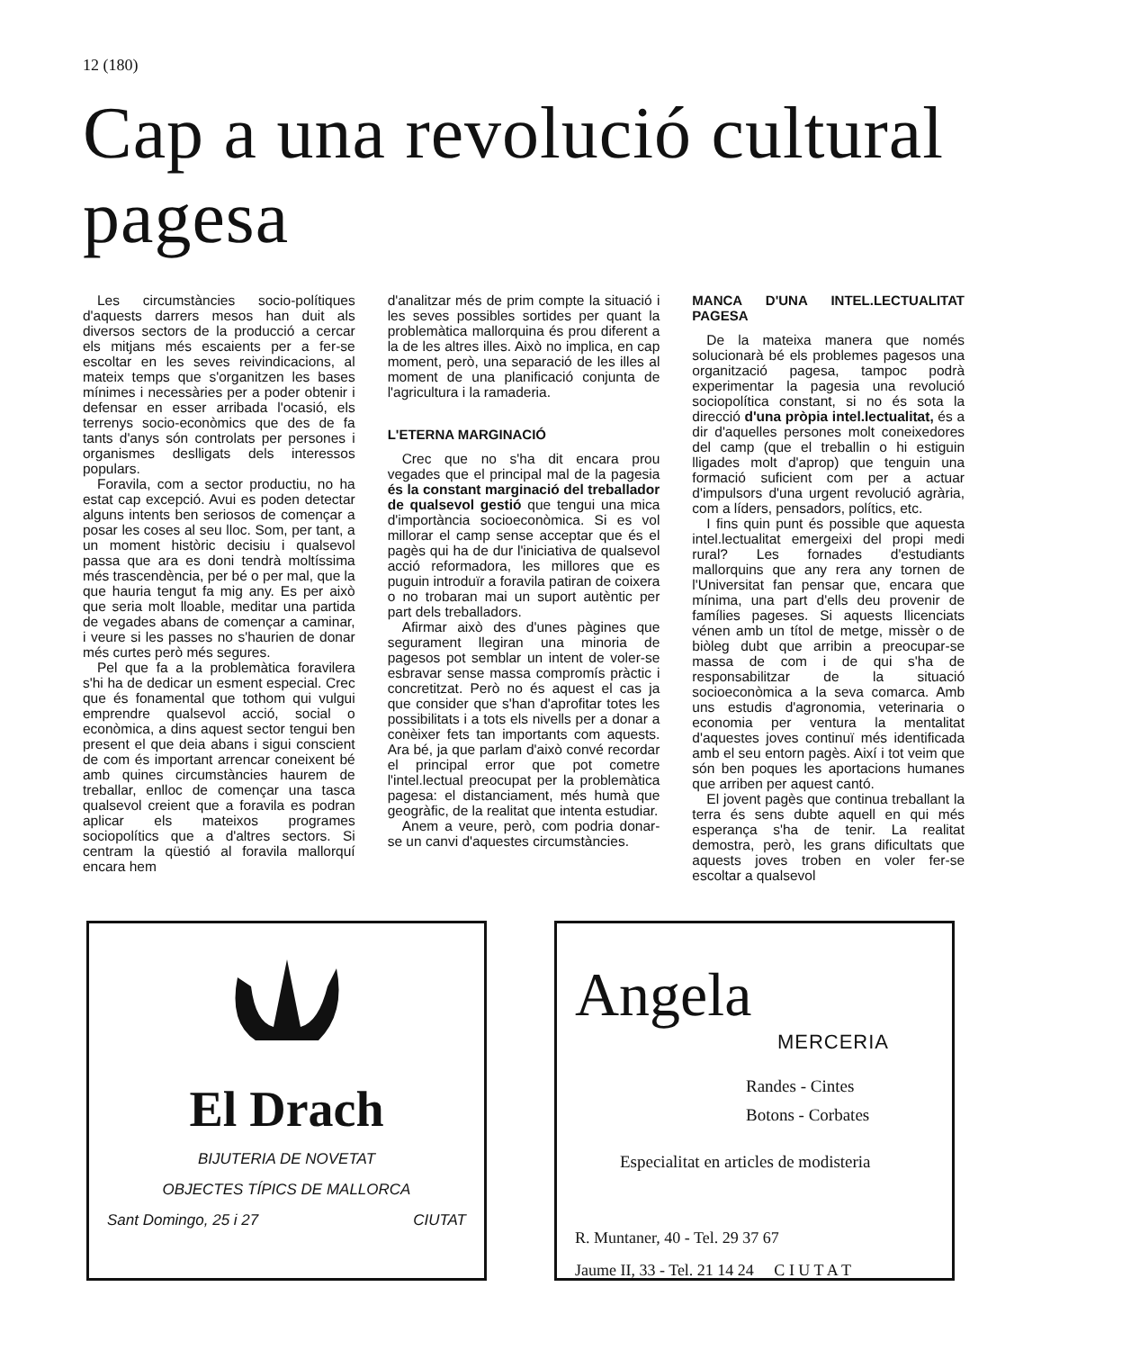12 (180)
Cap a una revolució cultural pagesa
Les circumstàncies socio-polítiques d'aquests darrers mesos han duit als diversos sectors de la producció a cercar els mitjans més escaients per a fer-se escoltar en les seves reivindicacions, al mateix temps que s'organitzen les bases mínimes i necessàries per a poder obtenir i defensar en esser arribada l'ocasió, els terrenys socio-econòmics que des de fa tants d'anys són controlats per persones i organismes deslligats dels interessos populars.
Foravila, com a sector productiu, no ha estat cap excepció. Avui es poden detectar alguns intents ben seriosos de començar a posar les coses al seu lloc. Som, per tant, a un moment històric decisiu i qualsevol passa que ara es doni tendrà moltíssima més trascendència, per bé o per mal, que la que hauria tengut fa mig any. Es per això que seria molt lloable, meditar una partida de vegades abans de començar a caminar, i veure si les passes no s'haurien de donar més curtes però més segures.
Pel que fa a la problemàtica foravilera s'hi ha de dedicar un esment especial. Crec que és fonamental que tothom qui vulgui emprendre qualsevol acció, social o econòmica, a dins aquest sector tengui ben present el que deia abans i sigui conscient de com és important arrencar coneixent bé amb quines circumstàncies haurem de treballar, enlloc de començar una tasca qualsevol creient que a foravila es podran aplicar els mateixos programes sociopolítics que a d'altres sectors. Si centram la qüestió al foravila mallorquí encara hem
d'analitzar més de prim compte la situació i les seves possibles sortides per quant la problemàtica mallorquina és prou diferent a la de les altres illes. Això no implica, en cap moment, però, una separació de les illes al moment de una planificació conjunta de l'agricultura i la ramaderia.
L'ETERNA MARGINACIÓ
Crec que no s'ha dit encara prou vegades que el principal mal de la pagesia és la constant marginació del treballador de qualsevol gestió que tengui una mica d'importància socioeconòmica. Si es vol millorar el camp sense acceptar que és el pagès qui ha de dur l'iniciativa de qualsevol acció reformadora, les millores que es puguin introduïr a foravila patiran de coixera o no trobaran mai un suport autèntic per part dels treballadors.
Afirmar això des d'unes pàgines que segurament llegiran una minoria de pagesos pot semblar un intent de voler-se esbravar sense massa compromís pràctic i concretitzat. Però no és aquest el cas ja que consider que s'han d'aprofitar totes les possibilitats i a tots els nivells per a donar a conèixer fets tan importants com aquests. Ara bé, ja que parlam d'això convé recordar el principal error que pot cometre l'intel.lectual preocupat per la problemàtica pagesa: el distanciament, més humà que geogràfic, de la realitat que intenta estudiar.
Anem a veure, però, com podria donar-se un canvi d'aquestes circumstàncies.
MANCA D'UNA INTEL.LECTUALITAT PAGESA
De la mateixa manera que només solucionarà bé els problemes pagesos una organització pagesa, tampoc podrà experimentar la pagesia una revolució sociopolítica constant, si no és sota la direcció d'una pròpia intel.lectualitat, és a dir d'aquelles persones molt coneixedores del camp (que el treballin o hi estiguin lligades molt d'aprop) que tenguin una formació suficient com per a actuar d'impulsors d'una urgent revolució agrària, com a líders, pensadors, polítics, etc.
I fins quin punt és possible que aquesta intel.lectualitat emergeixi del propi medi rural? Les fornades d'estudiants mallorquins que any rera any tornen de l'Universitat fan pensar que, encara que mínima, una part d'ells deu provenir de famílies pageses. Si aquests llicenciats vénen amb un títol de metge, missèr o de biòleg dubt que arribin a preocupar-se massa de com i de qui s'ha de responsabilitzar de la situació socioeconòmica a la seva comarca. Amb uns estudis d'agronomia, veterinaria o economia per ventura la mentalitat d'aquestes joves continuï més identificada amb el seu entorn pagès. Així i tot veim que són ben poques les aportacions humanes que arriben per aquest cantó.
El jovent pagès que continua treballant la terra és sens dubte aquell en qui més esperança s'ha de tenir. La realitat demostra, però, les grans dificultats que aquests joves troben en voler fer-se escoltar a qualsevol
El Drach
BIJUTERIA DE NOVETAT
OBJECTES TÍPICS DE MALLORCA
Sant Domingo, 25 i 27 CIUTAT
Angela
MERCERIA
Randes - Cintes
Botons - Corbates
Especialitat en articles de modisteria
R. Muntaner, 40 - Tel. 29 37 67
Jaume II, 33 - Tel. 21 14 24 C I U T A T